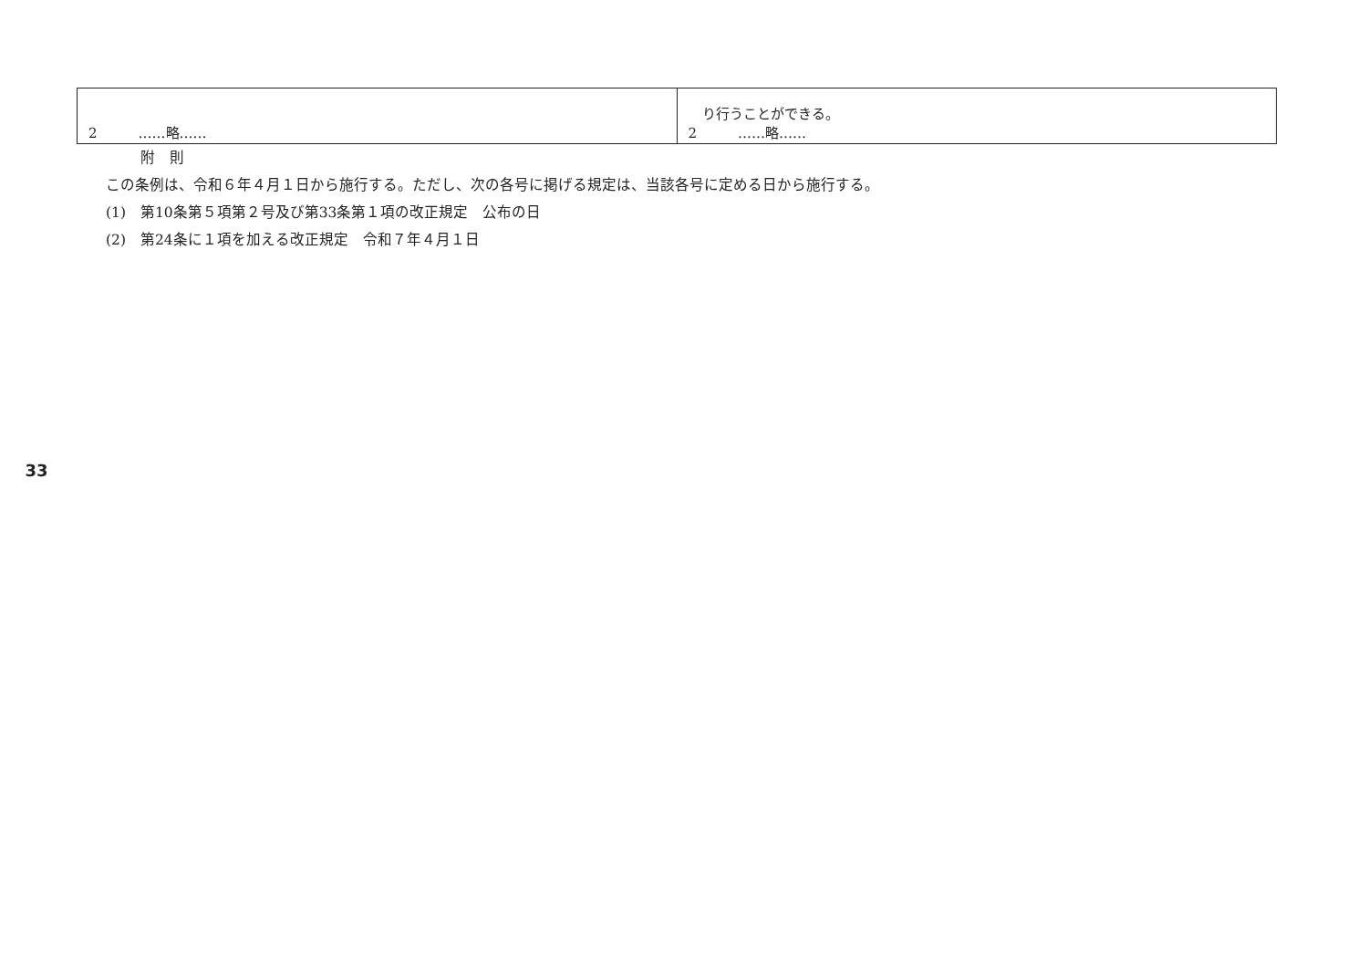33
| 2 ……略…… | り行うことができる。 2 ……略…… |
附　則
この条例は、令和６年４月１日から施行する。ただし、次の各号に掲げる規定は、当該各号に定める日から施行する。
(1)　第10条第５項第２号及び第33条第１項の改正規定　公布の日
(2)　第24条に１項を加える改正規定　令和７年４月１日